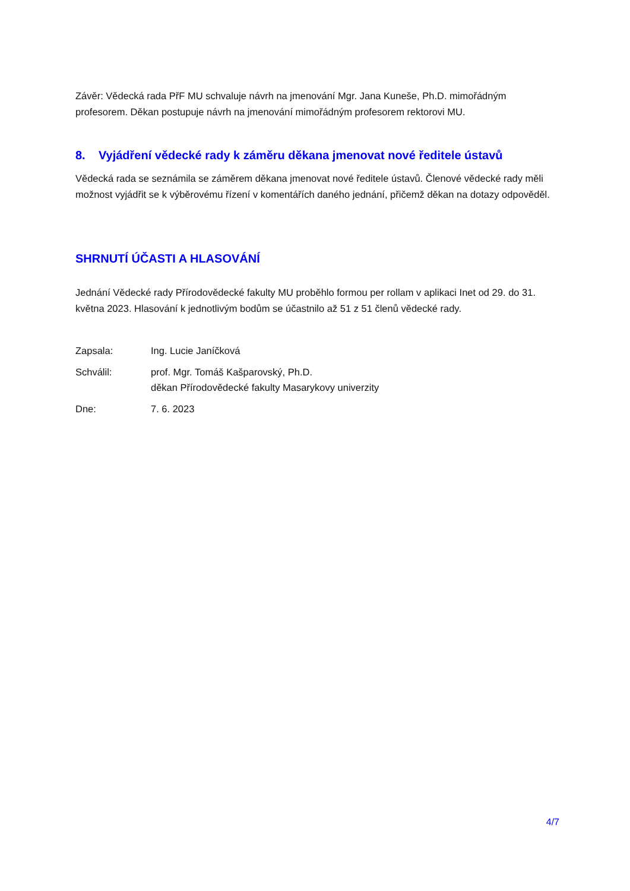Závěr: Vědecká rada PřF MU schvaluje návrh na jmenování Mgr. Jana Kuneše, Ph.D. mimořádným profesorem. Děkan postupuje návrh na jmenování mimořádným profesorem rektorovi MU.
8. Vyjádření vědecké rady k záměru děkana jmenovat nové ředitele ústavů
Vědecká rada se seznámila se záměrem děkana jmenovat nové ředitele ústavů. Členové vědecké rady měli možnost vyjádřit se k výběrovému řízení v komentářích daného jednání, přičemž děkan na dotazy odpověděl.
SHRNUTÍ ÚČASTI A HLASOVÁNÍ
Jednání Vědecké rady Přírodovědecké fakulty MU proběhlo formou per rollam v aplikaci Inet od 29. do 31. května 2023. Hlasování k jednotlivým bodům se účastnilo až 51 z 51 členů vědecké rady.
| Zapsala: | Ing. Lucie Janíčková |
| Schválil: | prof. Mgr. Tomáš Kašparovský, Ph.D. děkan Přírodovědecké fakulty Masarykovy univerzity |
| Dne: | 7. 6. 2023 |
4/7